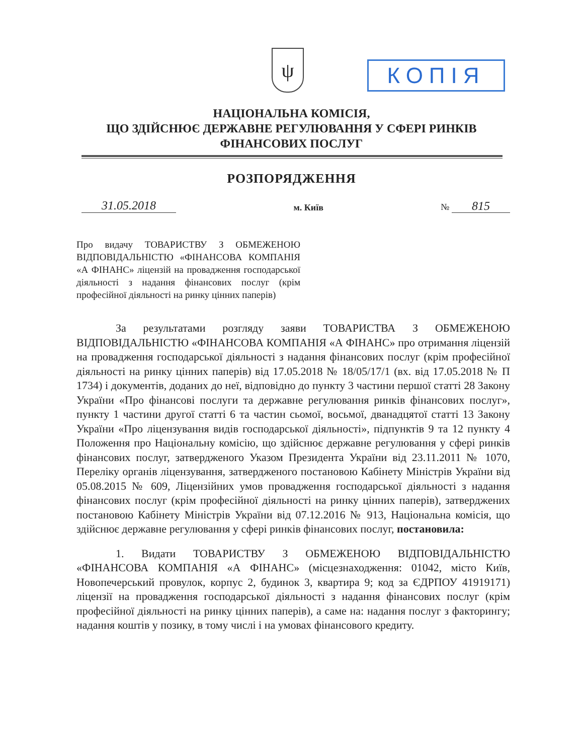ψ КОПІЯ
НАЦІОНАЛЬНА КОМІСІЯ,
ЩО ЗДІЙСНЮЄ ДЕРЖАВНЕ РЕГУЛЮВАННЯ У СФЕРІ РИНКІВ
ФІНАНСОВИХ ПОСЛУГ
РОЗПОРЯДЖЕННЯ
31.05.2018 м. Київ № 815
Про видачу ТОВАРИСТВУ З ОБМЕЖЕНОЮ ВІДПОВІДАЛЬНІСТЮ «ФІНАНСОВА КОМПАНІЯ «А ФІНАНС» ліцензій на провадження господарської діяльності з надання фінансових послуг (крім професійної діяльності на ринку цінних паперів)
За результатами розгляду заяви ТОВАРИСТВА З ОБМЕЖЕНОЮ ВІДПОВІДАЛЬНІСТЮ «ФІНАНСОВА КОМПАНІЯ «А ФІНАНС» про отримання ліцензій на провадження господарської діяльності з надання фінансових послуг (крім професійної діяльності на ринку цінних паперів) від 17.05.2018 № 18/05/17/1 (вх. від 17.05.2018 № П 1734) і документів, доданих до неї, відповідно до пункту 3 частини першої статті 28 Закону України «Про фінансові послуги та державне регулювання ринків фінансових послуг», пункту 1 частини другої статті 6 та частин сьомої, восьмої, дванадцятої статті 13 Закону України «Про ліцензування видів господарської діяльності», підпунктів 9 та 12 пункту 4 Положення про Національну комісію, що здійснює державне регулювання у сфері ринків фінансових послуг, затвердженого Указом Президента України від 23.11.2011 № 1070, Переліку органів ліцензування, затвердженого постановою Кабінету Міністрів України від 05.08.2015 № 609, Ліцензійних умов провадження господарської діяльності з надання фінансових послуг (крім професійної діяльності на ринку цінних паперів), затверджених постановою Кабінету Міністрів України від 07.12.2016 № 913, Національна комісія, що здійснює державне регулювання у сфері ринків фінансових послуг, постановила:
1. Видати ТОВАРИСТВУ З ОБМЕЖЕНОЮ ВІДПОВІДАЛЬНІСТЮ «ФІНАНСОВА КОМПАНІЯ «А ФІНАНС» (місцезнаходження: 01042, місто Київ, Новопечерський провулок, корпус 2, будинок 3, квартира 9; код за ЄДРПОУ 41919171) ліцензії на провадження господарської діяльності з надання фінансових послуг (крім професійної діяльності на ринку цінних паперів), а саме на: надання послуг з факторингу; надання коштів у позику, в тому числі і на умовах фінансового кредиту.